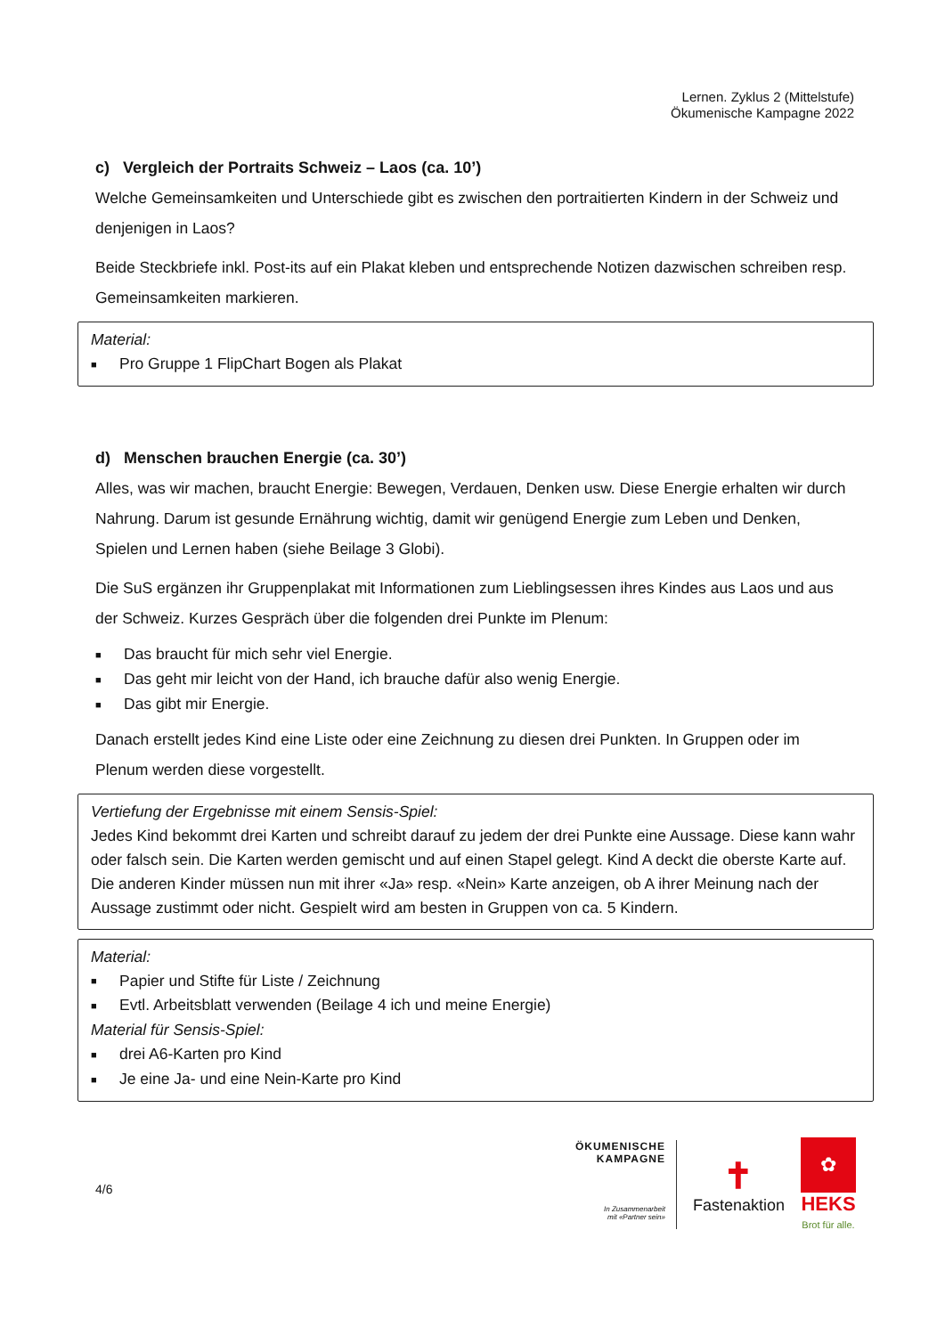Lernen. Zyklus 2 (Mittelstufe)
Ökumenische Kampagne 2022
c) Vergleich der Portraits Schweiz – Laos (ca. 10’)
Welche Gemeinsamkeiten und Unterschiede gibt es zwischen den portraitierten Kindern in der Schweiz und denjenigen in Laos?
Beide Steckbriefe inkl. Post-its auf ein Plakat kleben und entsprechende Notizen dazwischen schreiben resp. Gemeinsamkeiten markieren.
Material:
■ Pro Gruppe 1 FlipChart Bogen als Plakat
d) Menschen brauchen Energie (ca. 30’)
Alles, was wir machen, braucht Energie: Bewegen, Verdauen, Denken usw. Diese Energie erhalten wir durch Nahrung. Darum ist gesunde Ernährung wichtig, damit wir genügend Energie zum Leben und Denken, Spielen und Lernen haben (siehe Beilage 3 Globi).
Die SuS ergänzen ihr Gruppenplakat mit Informationen zum Lieblingsessen ihres Kindes aus Laos und aus der Schweiz. Kurzes Gespräch über die folgenden drei Punkte im Plenum:
■ Das braucht für mich sehr viel Energie.
■ Das geht mir leicht von der Hand, ich brauche dafür also wenig Energie.
■ Das gibt mir Energie.
Danach erstellt jedes Kind eine Liste oder eine Zeichnung zu diesen drei Punkten. In Gruppen oder im Plenum werden diese vorgestellt.
Vertiefung der Ergebnisse mit einem Sensis-Spiel:
Jedes Kind bekommt drei Karten und schreibt darauf zu jedem der drei Punkte eine Aussage. Diese kann wahr oder falsch sein. Die Karten werden gemischt und auf einen Stapel gelegt. Kind A deckt die oberste Karte auf. Die anderen Kinder müssen nun mit ihrer «Ja» resp. «Nein» Karte anzeigen, ob A ihrer Meinung nach der Aussage zustimmt oder nicht. Gespielt wird am besten in Gruppen von ca. 5 Kindern.
Material:
■ Papier und Stifte für Liste / Zeichnung
■ Evtl. Arbeitsblatt verwenden (Beilage 4 ich und meine Energie)
Material für Sensis-Spiel:
■ drei A6-Karten pro Kind
■ Je eine Ja- und eine Nein-Karte pro Kind
4/6
ÖKUMENISCHE
KAMPAGNE
In Zusammenarbeit
mit «Partner sein»
✝
Fastenaktion
✿
HEKS
Brot für alle.